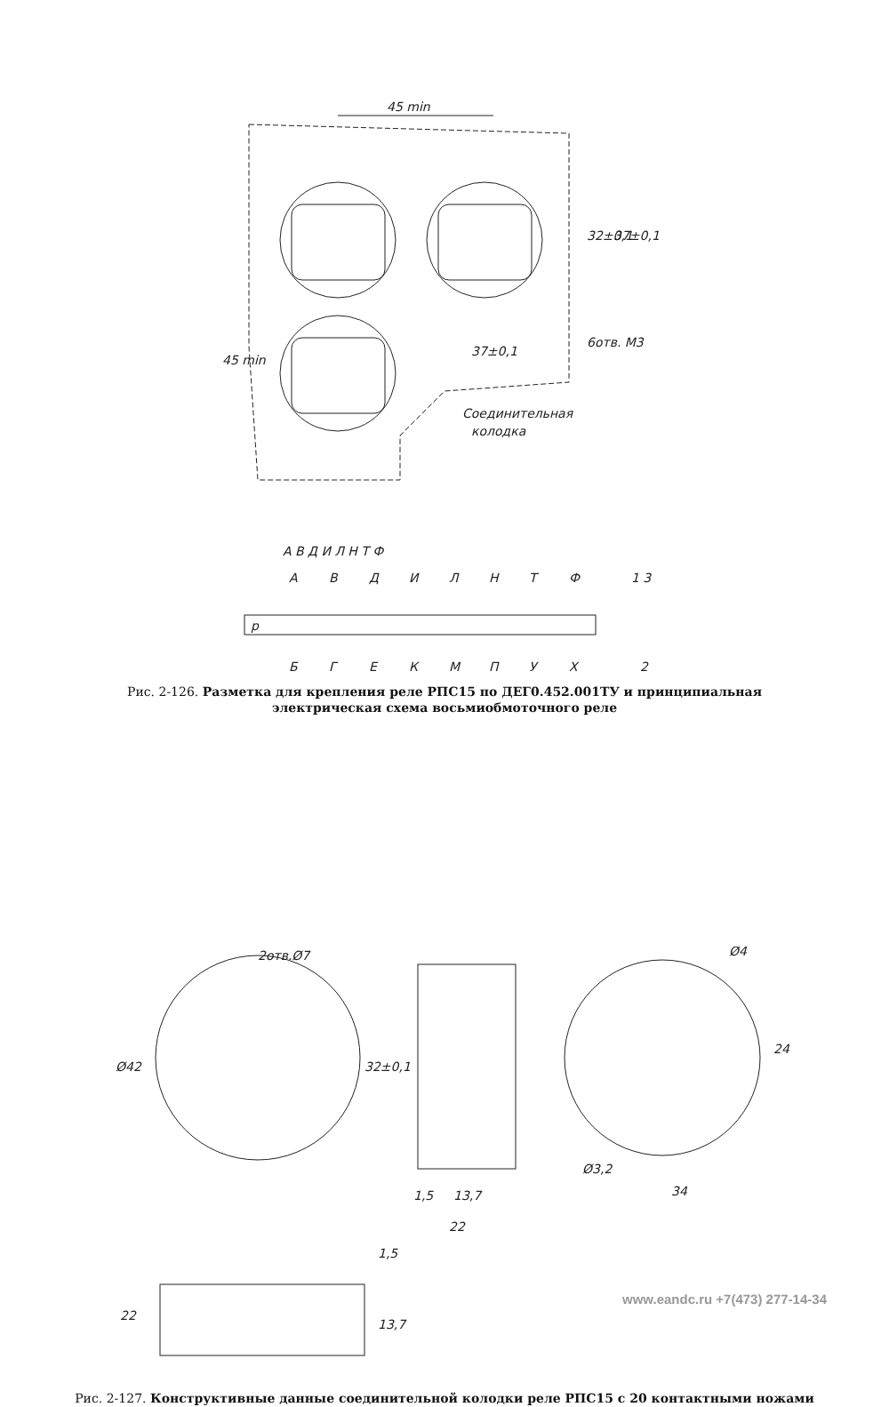45 min
45 min
37±0,1
32±0,1
37±0,1
6отв. М3
Соединительная
колодка
А В Д И Л Н Т Ф
А
В
Д
И
Л
Н
Т
Ф
1 3
р
Б
Г
Е
К
М
П
У
Х
2
Рис. 2-126. Разметка для крепления реле РПС15 по ДЕГ0.452.001ТУ и принципиальная электрическая схема восьмиобмоточного реле
2отв.Ø7
Ø42
32±0,1
Ø4
24
Ø3,2
34
1,5
13,7
22
1,5
22
13,7
Рис. 2-127. Конструктивные данные соединительной колодки реле РПС15 с 20 контактными ножами
www.eandc.ru +7(473) 277-14-34